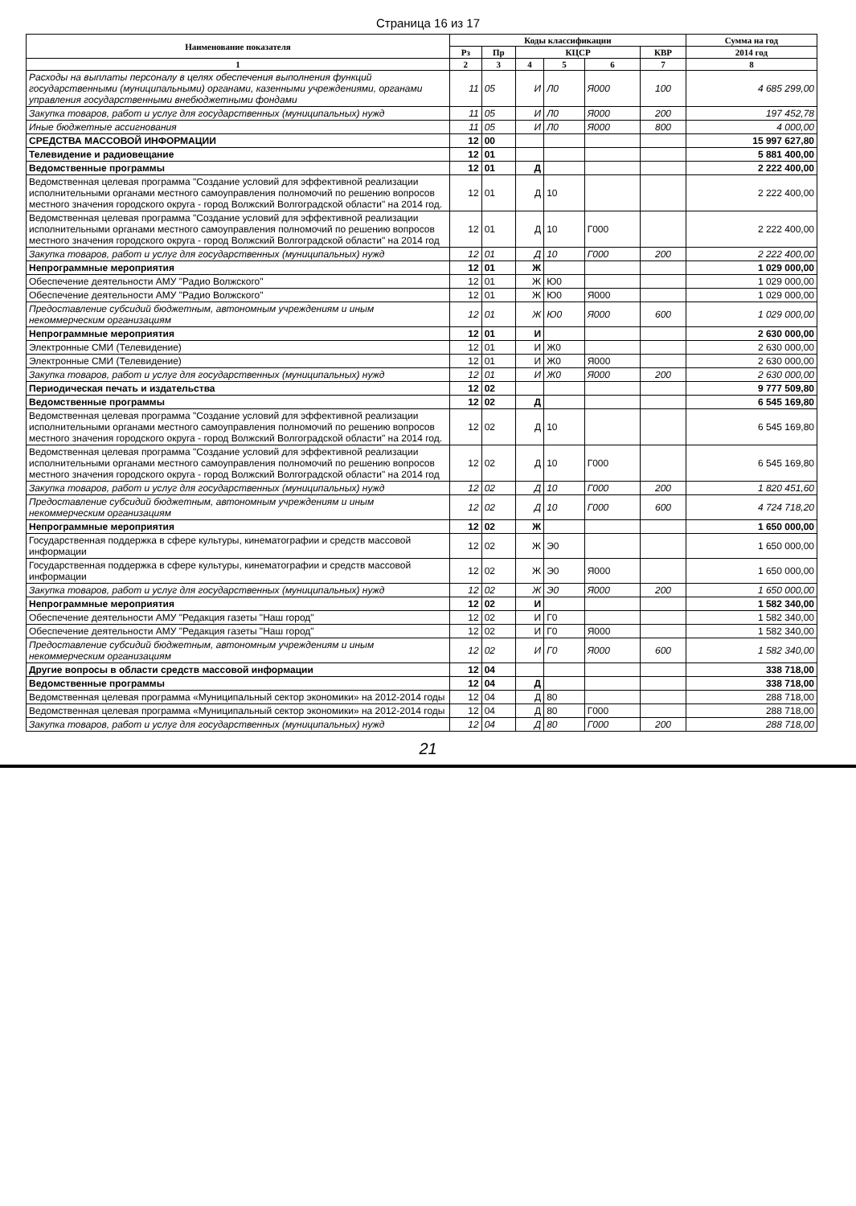Страница 16 из 17
| Наименование показателя | Коды классификации | | | | | | Сумма на год |
| --- | --- | --- | --- | --- | --- | --- | --- |
| | Рз | Пр | КЦСР | | | КВР | 2014 год |
| 1 | 2 | 3 | 4 | 5 | 6 | 7 | 8 |
| Расходы на выплаты персоналу в целях обеспечения выполнения функций государственными (муниципальными) органами, казенными учреждениями, органами управления государственными внебюджетными фондами | 11 | 05 | И | Л0 | Я000 | 100 | 4 685 299,00 |
| Закупка товаров, работ и услуг для государственных (муниципальных) нужд | 11 | 05 | И | Л0 | Я000 | 200 | 197 452,78 |
| Иные бюджетные ассигнования | 11 | 05 | И | Л0 | Я000 | 800 | 4 000,00 |
| СРЕДСТВА МАССОВОЙ ИНФОРМАЦИИ | 12 | 00 | | | | | 15 997 627,80 |
| Телевидение и радиовещание | 12 | 01 | | | | | 5 881 400,00 |
| Ведомственные программы | 12 | 01 | Д | | | | 2 222 400,00 |
| Ведомственная целевая программа "Создание условий для эффективной реализации исполнительными органами местного самоуправления полномочий по решению вопросов местного значения городского округа - город Волжский Волгоградской области" на 2014 год. | 12 | 01 | Д | 10 | | | 2 222 400,00 |
| Ведомственная целевая программа "Создание условий для эффективной реализации исполнительными органами местного самоуправления полномочий по решению вопросов местного значения городского округа - город Волжский Волгоградской области" на 2014 год | 12 | 01 | Д | 10 | Г000 | | 2 222 400,00 |
| Закупка товаров, работ и услуг для государственных (муниципальных) нужд | 12 | 01 | Д | 10 | Г000 | 200 | 2 222 400,00 |
| Непрограммные мероприятия | 12 | 01 | Ж | | | | 1 029 000,00 |
| Обеспечение деятельности АМУ "Радио Волжского" | 12 | 01 | Ж | Ю0 | | | 1 029 000,00 |
| Обеспечение деятельности АМУ "Радио Волжского" | 12 | 01 | Ж | Ю0 | Я000 | | 1 029 000,00 |
| Предоставление субсидий бюджетным, автономным учреждениям и иным некоммерческим организациям | 12 | 01 | Ж | Ю0 | Я000 | 600 | 1 029 000,00 |
| Непрограммные мероприятия | 12 | 01 | И | | | | 2 630 000,00 |
| Электронные СМИ (Телевидение) | 12 | 01 | И | Ж0 | | | 2 630 000,00 |
| Электронные СМИ (Телевидение) | 12 | 01 | И | Ж0 | Я000 | | 2 630 000,00 |
| Закупка товаров, работ и услуг для государственных (муниципальных) нужд | 12 | 01 | И | Ж0 | Я000 | 200 | 2 630 000,00 |
| Периодическая печать и издательства | 12 | 02 | | | | | 9 777 509,80 |
| Ведомственные программы | 12 | 02 | Д | | | | 6 545 169,80 |
| Ведомственная целевая программа "Создание условий для эффективной реализации исполнительными органами местного самоуправления полномочий по решению вопросов местного значения городского округа - город Волжский Волгоградской области" на 2014 год. | 12 | 02 | Д | 10 | | | 6 545 169,80 |
| Ведомственная целевая программа "Создание условий для эффективной реализации исполнительными органами местного самоуправления полномочий по решению вопросов местного значения городского округа - город Волжский Волгоградской области" на 2014 год | 12 | 02 | Д | 10 | Г000 | | 6 545 169,80 |
| Закупка товаров, работ и услуг для государственных (муниципальных) нужд | 12 | 02 | Д | 10 | Г000 | 200 | 1 820 451,60 |
| Предоставление субсидий бюджетным, автономным учреждениям и иным некоммерческим организациям | 12 | 02 | Д | 10 | Г000 | 600 | 4 724 718,20 |
| Непрограммные мероприятия | 12 | 02 | Ж | | | | 1 650 000,00 |
| Государственная поддержка в сфере культуры, кинематографии и средств массовой информации | 12 | 02 | Ж | Э0 | | | 1 650 000,00 |
| Государственная поддержка в сфере культуры, кинематографии и средств массовой информации | 12 | 02 | Ж | Э0 | Я000 | | 1 650 000,00 |
| Закупка товаров, работ и услуг для государственных (муниципальных) нужд | 12 | 02 | Ж | Э0 | Я000 | 200 | 1 650 000,00 |
| Непрограммные мероприятия | 12 | 02 | И | | | | 1 582 340,00 |
| Обеспечение деятельности АМУ "Редакция газеты "Наш город" | 12 | 02 | И | Г0 | | | 1 582 340,00 |
| Обеспечение деятельности АМУ "Редакция газеты "Наш город" | 12 | 02 | И | Г0 | Я000 | | 1 582 340,00 |
| Предоставление субсидий бюджетным, автономным учреждениям и иным некоммерческим организациям | 12 | 02 | И | Г0 | Я000 | 600 | 1 582 340,00 |
| Другие вопросы в области средств массовой информации | 12 | 04 | | | | | 338 718,00 |
| Ведомственные программы | 12 | 04 | Д | | | | 338 718,00 |
| Ведомственная целевая программа «Муниципальный сектор экономики» на 2012-2014 годы | 12 | 04 | Д | 80 | | | 288 718,00 |
| Ведомственная целевая программа «Муниципальный сектор экономики» на 2012-2014 годы | 12 | 04 | Д | 80 | Г000 | | 288 718,00 |
| Закупка товаров, работ и услуг для государственных (муниципальных) нужд | 12 | 04 | Д | 80 | Г000 | 200 | 288 718,00 |
21